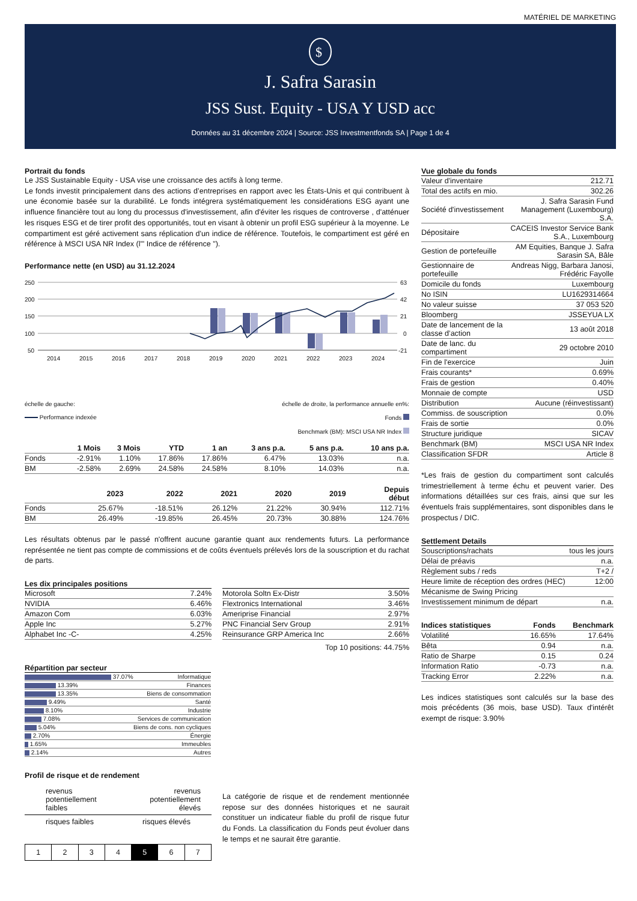MATÉRIEL DE MARKETING
$
J. Safra Sarasin
JSS Sust. Equity - USA Y USD acc
Données au 31 décembre 2024 | Source: JSS Investmentfonds SA | Page 1 de 4
Portrait du fonds
Le JSS Sustainable Equity - USA vise une croissance des actifs à long terme.
Le fonds investit principalement dans des actions d’entreprises en rapport avec les États-Unis et qui contribuent à une économie basée sur la durabilité. Le fonds intégrera systématiquement les considérations ESG ayant une influence financière tout au long du processus d'investissement, afin d'éviter les risques de controverse , d'atténuer les risques ESG et de tirer profit des opportunités, tout en visant à obtenir un profil ESG supérieur à la moyenne. Le compartiment est géré activement sans réplication d'un indice de référence. Toutefois, le compartiment est géré en référence à MSCI USA NR Index (l'" Indice de référence ").
Performance nette (en USD) au 31.12.2024
250
200
150
100
50
63
42
21
0
-21
2014
2015
2016
2017
2018
2019
2020
2021
2022
2023
2024
échelle de gauche:
Performance indexée
échelle de droite, la performance annuelle en%:
Fonds
Benchmark (BM): MSCI USA NR Index
| | 1 Mois | 3 Mois | YTD | 1 an | 3 ans p.a. | 5 ans p.a. | 10 ans p.a. |
| --- | --- | --- | --- | --- | --- | --- | --- |
| Fonds | -2.91% | 1.10% | 17.86% | 17.86% | 6.47% | 13.03% | n.a. |
| BM | -2.58% | 2.69% | 24.58% | 24.58% | 8.10% | 14.03% | n.a. |
| | 2023 | 2022 | 2021 | 2020 | 2019 | Depuis début |
| --- | --- | --- | --- | --- | --- | --- |
| Fonds | 25.67% | -18.51% | 26.12% | 21.22% | 30.94% | 112.71% |
| BM | 26.49% | -19.85% | 26.45% | 20.73% | 30.88% | 124.76% |
Les résultats obtenus par le passé n'offrent aucune garantie quant aux rendements futurs. La performance représentée ne tient pas compte de commissions et de coûts éventuels prélevés lors de la souscription et du rachat de parts.
Les dix principales positions
| Microsoft | 7.24% |
| NVIDIA | 6.46% |
| Amazon Com | 6.03% |
| Apple Inc | 5.27% |
| Alphabet Inc -C- | 4.25% |
| Motorola Soltn Ex-Distr | 3.50% |
| Flextronics International | 3.46% |
| Ameriprise Financial | 2.97% |
| PNC Financial Serv Group | 2.91% |
| Reinsurance GRP America Inc | 2.66% |
Top 10 positions: 44.75%
Répartition par secteur
| 37.07% | Informatique |
| 13.39% | Finances |
| 13.35% | Biens de consommation |
| 9.49% | Santé |
| 8.10% | Industrie |
| 7.08% | Services de communication |
| 5.04% | Biens de cons. non cycliques |
| 2.70% | Énergie |
| 1.65% | Immeubles |
| 2.14% | Autres |
Profil de risque et de rendement
revenus
potentiellement
faibles
revenus
potentiellement
élevés
risques faibles risques élevés
| 1 | 2 | 3 | 4 | 5 | 6 | 7 |
La catégorie de risque et de rendement mentionnée repose sur des données historiques et ne saurait constituer un indicateur fiable du profil de risque futur du Fonds. La classification du Fonds peut évoluer dans le temps et ne saurait être garantie.
Vue globale du fonds
| Valeur d'inventaire | 212.71 |
| Total des actifs en mio. | 302.26 |
| Société d'investissement | J. Safra Sarasin Fund Management (Luxembourg) S.A. |
| Dépositaire | CACEIS Investor Service Bank S.A., Luxembourg |
| Gestion de portefeuille | AM Equities, Banque J. Safra Sarasin SA, Bâle |
| Gestionnaire de portefeuille | Andreas Nigg, Barbara Janosi, Frédéric Fayolle |
| Domicile du fonds | Luxembourg |
| No ISIN | LU1629314664 |
| No valeur suisse | 37 053 520 |
| Bloomberg | JSSEYUA LX |
| Date de lancement de la classe d’action | 13 août 2018 |
| Date de lanc. du compartiment | 29 octobre 2010 |
| Fin de l'exercice | Juin |
| Frais courants* | 0.69% |
| Frais de gestion | 0.40% |
| Monnaie de compte | USD |
| Distribution | Aucune (réinvestissant) |
| Commiss. de souscription | 0.0% |
| Frais de sortie | 0.0% |
| Structure juridique | SICAV |
| Benchmark (BM) | MSCI USA NR Index |
| Classification SFDR | Article 8 |
*Les frais de gestion du compartiment sont calculés trimestriellement à terme échu et peuvent varier. Des informations détaillées sur ces frais, ainsi que sur les éventuels frais supplémentaires, sont disponibles dans le prospectus / DIC.
Settlement Details
| Souscriptions/rachats | tous les jours |
| Délai de préavis | n.a. |
| Règlement subs / reds | T+2 / |
| Heure limite de réception des ordres (HEC) | 12:00 |
| Mécanisme de Swing Pricing | |
| Investissement minimum de départ | n.a. |
| Indices statistiques | Fonds | Benchmark |
| --- | --- | --- |
| Volatilité | 16.65% | 17.64% |
| Bêta | 0.94 | n.a. |
| Ratio de Sharpe | 0.15 | 0.24 |
| Information Ratio | -0.73 | n.a. |
| Tracking Error | 2.22% | n.a. |
Les indices statistiques sont calculés sur la base des mois précédents (36 mois, base USD). Taux d'intérêt exempt de risque: 3.90%